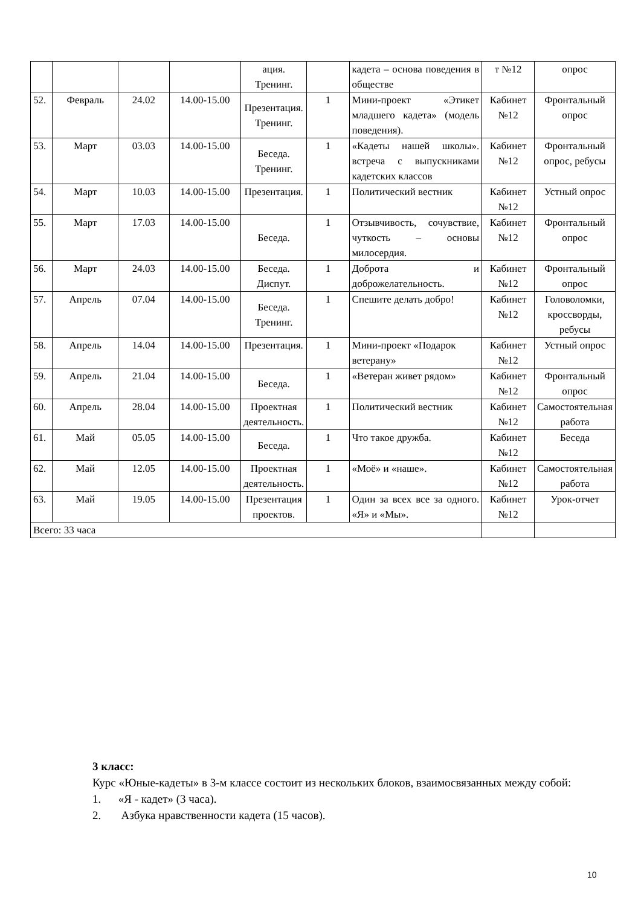| | | | | ация. Тренинг. | | кадета – основа поведения в обществе | т №12 | опрос |
| 52. | Февраль | 24.02 | 14.00-15.00 | Презентация. Тренинг. | 1 | Мини-проект «Этикет младшего кадета» (модель поведения). | Кабинет №12 | Фронтальный опрос |
| 53. | Март | 03.03 | 14.00-15.00 | Беседа. Тренинг. | 1 | «Кадеты нашей школы». встреча с выпускниками кадетских классов | Кабинет №12 | Фронтальный опрос, ребусы |
| 54. | Март | 10.03 | 14.00-15.00 | Презентация. | 1 | Политический вестник | Кабинет №12 | Устный опрос |
| 55. | Март | 17.03 | 14.00-15.00 | Беседа. | 1 | Отзывчивость, сочувствие, чуткость – основы милосердия. | Кабинет №12 | Фронтальный опрос |
| 56. | Март | 24.03 | 14.00-15.00 | Беседа. Диспут. | 1 | Доброта и доброжелательность. | Кабинет №12 | Фронтальный опрос |
| 57. | Апрель | 07.04 | 14.00-15.00 | Беседа. Тренинг. | 1 | Спешите делать добро! | Кабинет №12 | Головоломки, кроссворды, ребусы |
| 58. | Апрель | 14.04 | 14.00-15.00 | Презентация. | 1 | Мини-проект «Подарок ветерану» | Кабинет №12 | Устный опрос |
| 59. | Апрель | 21.04 | 14.00-15.00 | Беседа. | 1 | «Ветеран живет рядом» | Кабинет №12 | Фронтальный опрос |
| 60. | Апрель | 28.04 | 14.00-15.00 | Проектная деятельность. | 1 | Политический вестник | Кабинет №12 | Самостоятельная работа |
| 61. | Май | 05.05 | 14.00-15.00 | Беседа. | 1 | Что такое дружба. | Кабинет №12 | Беседа |
| 62. | Май | 12.05 | 14.00-15.00 | Проектная деятельность. | 1 | «Моё» и «наше». | Кабинет №12 | Самостоятельная работа |
| 63. | Май | 19.05 | 14.00-15.00 | Презентация проектов. | 1 | Один за всех все за одного. «Я» и «Мы». | Кабинет №12 | Урок-отчет |
| Всего: 33 часа | | | | | | | | |
3 класс:
Курс «Юные-кадеты» в 3-м классе состоит из нескольких блоков, взаимосвязанных между собой:
1. «Я - кадет» (3 часа).
2. Азбука нравственности кадета (15 часов).
10